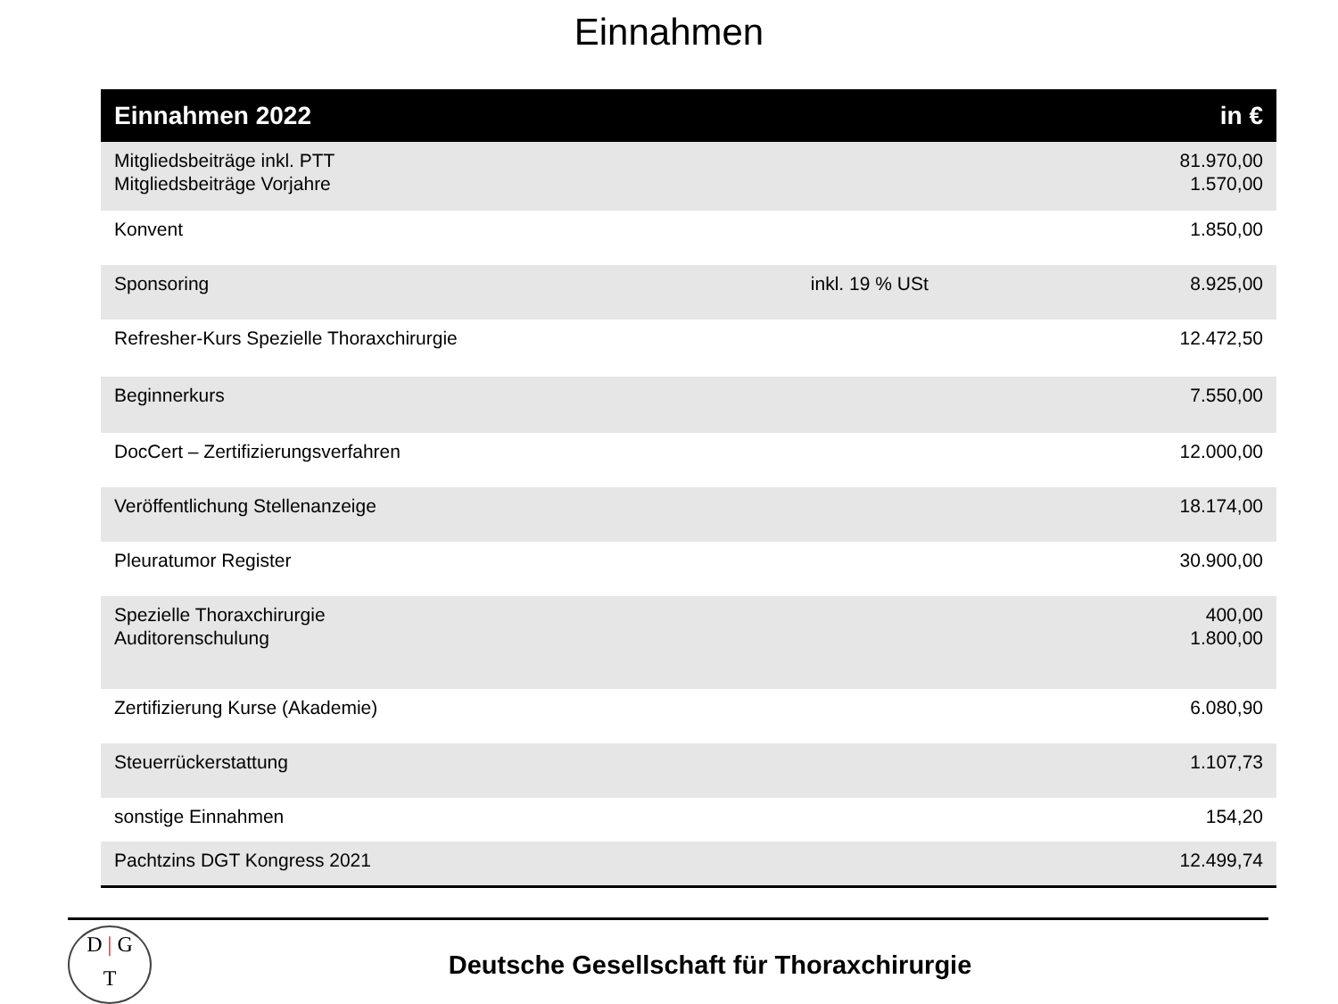Einnahmen
| Einnahmen 2022 | | in € |
| --- | --- | --- |
| Mitgliedsbeiträge inkl. PTT Mitgliedsbeiträge Vorjahre | | 81.970,00 1.570,00 |
| Konvent | | 1.850,00 |
| Sponsoring | inkl. 19 % USt | 8.925,00 |
| Refresher-Kurs Spezielle Thoraxchirurgie | | 12.472,50 |
| Beginnerkurs | | 7.550,00 |
| DocCert – Zertifizierungsverfahren | | 12.000,00 |
| Veröffentlichung Stellenanzeige | | 18.174,00 |
| Pleuratumor Register | | 30.900,00 |
| Spezielle Thoraxchirurgie Auditorenschulung | | 400,00 1.800,00 |
| Zertifizierung Kurse (Akademie) | | 6.080,90 |
| Steuerrückerstattung | | 1.107,73 |
| sonstige Einnahmen | | 154,20 |
| Pachtzins DGT Kongress 2021 | | 12.499,74 |
D | G
T
Deutsche Gesellschaft für Thoraxchirurgie